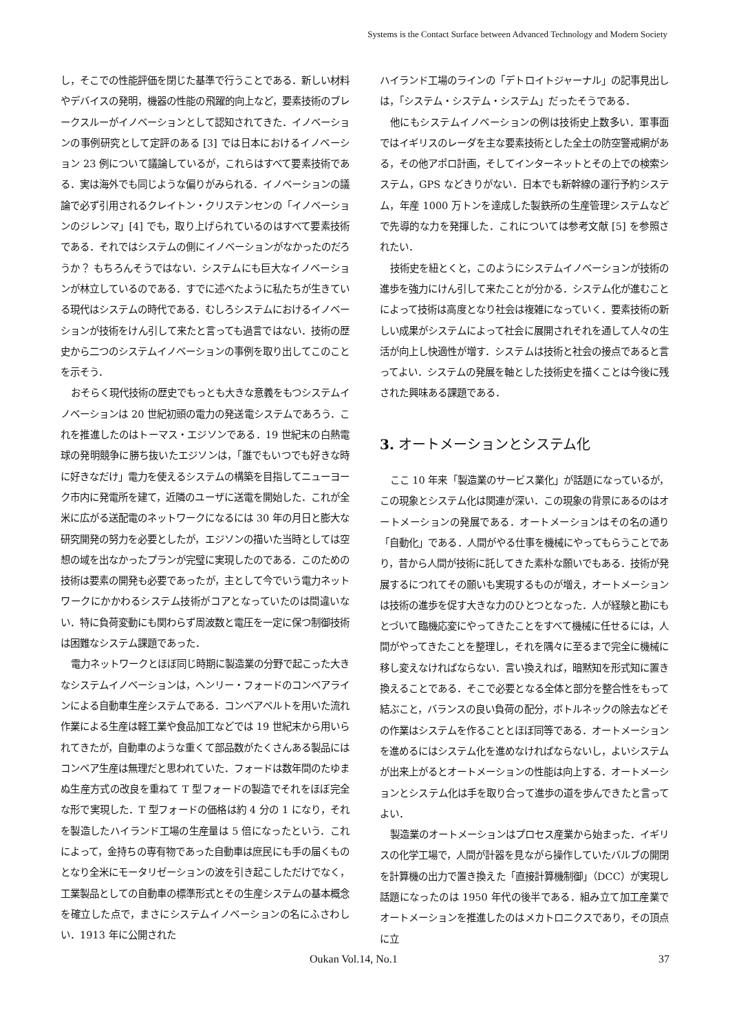Systems is the Contact Surface between Advanced Technology and Modern Society
し，そこでの性能評価を閉じた基準で行うことである．新しい材料やデバイスの発明，機器の性能の飛躍的向上など，要素技術のブレークスルーがイノベーションとして認知されてきた．イノベーションの事例研究として定評のある [3] では日本におけるイノベーション 23 例について議論しているが，これらはすべて要素技術である．実は海外でも同じような偏りがみられる．イノベーションの議論で必ず引用されるクレイトン・クリステンセンの「イノベーションのジレンマ」[4] でも，取り上げられているのはすべて要素技術である．それではシステムの側にイノベーションがなかったのだろうか？ もちろんそうではない．システムにも巨大なイノベーションが林立しているのである．すでに述べたように私たちが生きている現代はシステムの時代である．むしろシステムにおけるイノベーションが技術をけん引して来たと言っても過言ではない．技術の歴史から二つのシステムイノベーションの事例を取り出してこのことを示そう．
おそらく現代技術の歴史でもっとも大きな意義をもつシステムイノベーションは 20 世紀初頭の電力の発送電システムであろう．これを推進したのはトーマス・エジソンである．19 世紀末の白熱電球の発明競争に勝ち抜いたエジソンは，「誰でもいつでも好きな時に好きなだけ」電力を使えるシステムの構築を目指してニューヨーク市内に発電所を建て，近隣のユーザに送電を開始した．これが全米に広がる送配電のネットワークになるには 30 年の月日と膨大な研究開発の努力を必要としたが，エジソンの描いた当時としては空想の域を出なかったプランが完璧に実現したのである．このための技術は要素の開発も必要であったが，主として今でいう電力ネットワークにかかわるシステム技術がコアとなっていたのは間違いない．特に負荷変動にも関わらず周波数と電圧を一定に保つ制御技術は困難なシステム課題であった．
電力ネットワークとほぼ同じ時期に製造業の分野で起こった大きなシステムイノベーションは，ヘンリー・フォードのコンベアラインによる自動車生産システムである．コンベアベルトを用いた流れ作業による生産は軽工業や食品加工などでは 19 世紀末から用いられてきたが，自動車のような重くて部品数がたくさんある製品にはコンベア生産は無理だと思われていた．フォードは数年間のたゆまぬ生産方式の改良を重ねて T 型フォードの製造でそれをほぼ完全な形で実現した．T 型フォードの価格は約 4 分の 1 になり，それを製造したハイランド工場の生産量は 5 倍になったという．これによって，金持ちの専有物であった自動車は庶民にも手の届くものとなり全米にモータリゼーションの波を引き起こしただけでなく，工業製品としての自動車の標準形式とその生産システムの基本概念を確立した点で，まさにシステムイノベーションの名にふさわしい．1913 年に公開された
ハイランド工場のラインの「デトロイトジャーナル」の記事見出しは，「システム・システム・システム」だったそうである．
他にもシステムイノベーションの例は技術史上数多い．軍事面ではイギリスのレーダを主な要素技術とした全土の防空警戒網がある，その他アポロ計画，そしてインターネットとその上での検索システム，GPS などきりがない．日本でも新幹線の運行予約システム，年産 1000 万トンを達成した製鉄所の生産管理システムなどで先導的な力を発揮した．これについては参考文献 [5] を参照されたい．
技術史を紐とくと，このようにシステムイノベーションが技術の進歩を強力にけん引して来たことが分かる．システム化が進むことによって技術は高度となり社会は複雑になっていく．要素技術の新しい成果がシステムによって社会に展開されそれを通して人々の生活が向上し快適性が増す．システムは技術と社会の接点であると言ってよい．システムの発展を軸とした技術史を描くことは今後に残された興味ある課題である．
3. オートメーションとシステム化
ここ 10 年来「製造業のサービス業化」が話題になっているが，この現象とシステム化は関連が深い．この現象の背景にあるのはオートメーションの発展である．オートメーションはその名の通り「自動化」である．人間がやる仕事を機械にやってもらうことであり，昔から人間が技術に託してきた素朴な願いでもある．技術が発展するにつれてその願いも実現するものが増え，オートメーションは技術の進歩を促す大きな力のひとつとなった．人が経験と勘にもとづいて臨機応変にやってきたことをすべて機械に任せるには，人間がやってきたことを整理し，それを隅々に至るまで完全に機械に移し変えなければならない．言い換えれば，暗黙知を形式知に置き換えることである．そこで必要となる全体と部分を整合性をもって結ぶこと，バランスの良い負荷の配分，ボトルネックの除去などその作業はシステムを作ることとほぼ同等である．オートメーションを進めるにはシステム化を進めなければならないし，よいシステムが出来上がるとオートメーションの性能は向上する．オートメーションとシステム化は手を取り合って進歩の道を歩んできたと言ってよい．
製造業のオートメーションはプロセス産業から始まった．イギリスの化学工場で，人間が計器を見ながら操作していたバルブの開閉を計算機の出力で置き換えた「直接計算機制御」（DCC）が実現し話題になったのは 1950 年代の後半である．組み立て加工産業でオートメーションを推進したのはメカトロニクスであり，その頂点に立
Oukan Vol.14, No.1 37